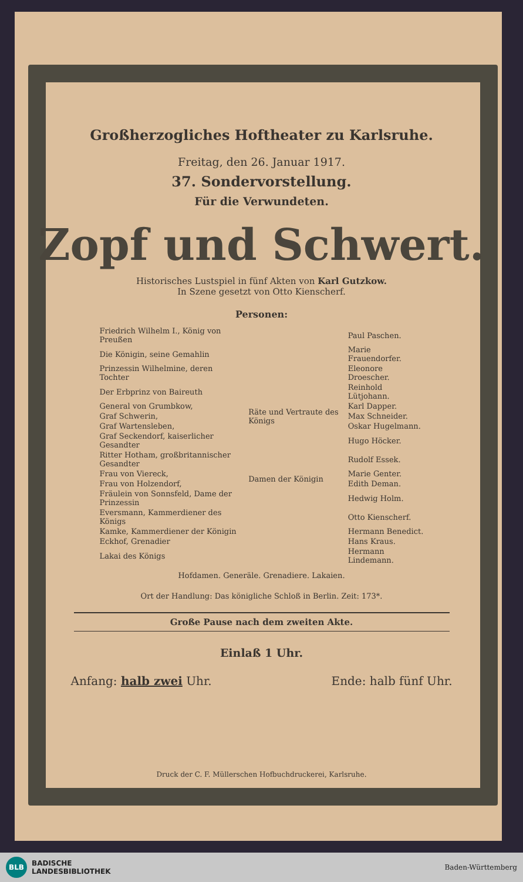Großherzogliches Hoftheater zu Karlsruhe.
Freitag, den 26. Januar 1917.
37. Sondervorstellung.
Für die Verwundeten.
Zopf und Schwert.
Historisches Lustspiel in fünf Akten von Karl Gutzkow.
In Szene gesetzt von Otto Kienscherf.
Personen:
| Friedrich Wilhelm I., König von Preußen | | Paul Paschen. |
| Die Königin, seine Gemahlin | | Marie Frauendorfer. |
| Prinzessin Wilhelmine, deren Tochter | | Eleonore Droescher. |
| Der Erbprinz von Baireuth | | Reinhold Lütjohann. |
| General von Grumbkow, | Räte und Vertraute des Königs | Karl Dapper. |
| Graf Schwerin, | | Max Schneider. |
| Graf Wartensleben, | | Oskar Hugelmann. |
| Graf Seckendorf, kaiserlicher Gesandter | | Hugo Höcker. |
| Ritter Hotham, großbritannischer Gesandter | | Rudolf Essek. |
| Frau von Viereck, | Damen der Königin | Marie Genter. |
| Frau von Holzendorf, | | Edith Deman. |
| Fräulein von Sonnsfeld, Dame der Prinzessin | | Hedwig Holm. |
| Eversmann, Kammerdiener des Königs | | Otto Kienscherf. |
| Kamke, Kammerdiener der Königin | | Hermann Benedict. |
| Eckhof, Grenadier | | Hans Kraus. |
| Lakai des Königs | | Hermann Lindemann. |
Hofdamen. Generäle. Grenadiere. Lakaien.
Ort der Handlung: Das königliche Schloß in Berlin. Zeit: 173*.
Große Pause nach dem zweiten Akte.
Einlaß 1 Uhr.
Anfang: halb zwei Uhr. Ende: halb fünf Uhr.
Druck der C. F. Müllerschen Hofbuchdruckerei, Karlsruhe.
BLB
BADISCHE
LANDESBIBLIOTHEK
Baden-Württemberg